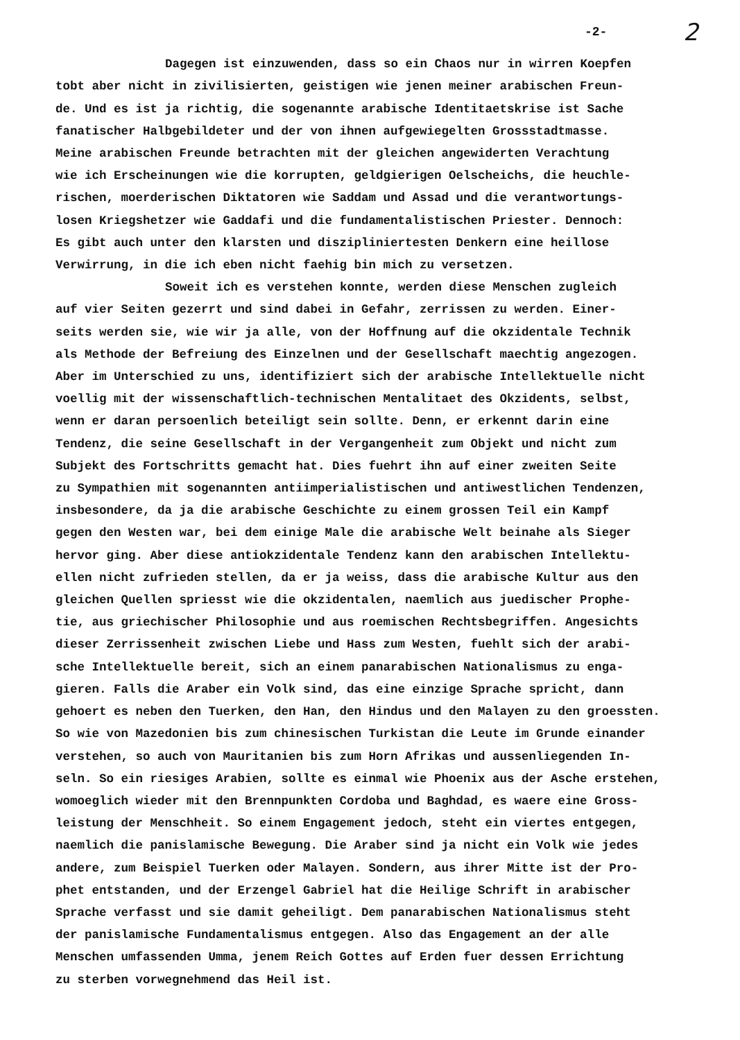-2- 2
Dagegen ist einzuwenden, dass so ein Chaos nur in wirren Koepfen tobt aber nicht in zivilisierten, geistigen wie jenen meiner arabischen Freun- de. Und es ist ja richtig, die sogenannte arabische Identitaetskrise ist Sache fanatischer Halbgebildeter und der von ihnen aufgewiegelten Grossstadtmasse. Meine arabischen Freunde betrachten mit der gleichen angewiderten Verachtung wie ich Erscheinungen wie die korrupten, geldgierigen Oelscheichs, die heuchle- rischen, moerderischen Diktatoren wie Saddam und Assad und die verantwortungs- losen Kriegshetzer wie Gaddafi und die fundamentalistischen Priester. Dennoch: Es gibt auch unter den klarsten und diszipliniertesten Denkern eine heillose Verwirrung, in die ich eben nicht faehig bin mich zu versetzen.
Soweit ich es verstehen konnte, werden diese Menschen zugleich auf vier Seiten gezerrt und sind dabei in Gefahr, zerrissen zu werden. Einer- seits werden sie, wie wir ja alle, von der Hoffnung auf die okzidentale Technik als Methode der Befreiung des Einzelnen und der Gesellschaft maechtig angezogen. Aber im Unterschied zu uns, identifiziert sich der arabische Intellektuelle nicht voellig mit der wissenschaftlich-technischen Mentalitaet des Okzidents, selbst, wenn er daran persoenlich beteiligt sein sollte. Denn, er erkennt darin eine Tendenz, die seine Gesellschaft in der Vergangenheit zum Objekt und nicht zum Subjekt des Fortschritts gemacht hat. Dies fuehrt ihn auf einer zweiten Seite zu Sympathien mit sogenannten antiimperialistischen und antiwestlichen Tendenzen, insbesondere, da ja die arabische Geschichte zu einem grossen Teil ein Kampf gegen den Westen war, bei dem einige Male die arabische Welt beinahe als Sieger hervor ging. Aber diese antiokzidentale Tendenz kann den arabischen Intellektu- ellen nicht zufrieden stellen, da er ja weiss, dass die arabische Kultur aus den gleichen Quellen spriesst wie die okzidentalen, naemlich aus juedischer Prophe- tie, aus griechischer Philosophie und aus roemischen Rechtsbegriffen. Angesichts dieser Zerrissenheit zwischen Liebe und Hass zum Westen, fuehlt sich der arabi- sche Intellektuelle bereit, sich an einem panarabischen Nationalismus zu enga- gieren. Falls die Araber ein Volk sind, das eine einzige Sprache spricht, dann gehoert es neben den Tuerken, den Han, den Hindus und den Malayen zu den groessten. So wie von Mazedonien bis zum chinesischen Turkistan die Leute im Grunde einander verstehen, so auch von Mauritanien bis zum Horn Afrikas und aussenliegenden In- seln. So ein riesiges Arabien, sollte es einmal wie Phoenix aus der Asche erstehen, womoeglich wieder mit den Brennpunkten Cordoba und Baghdad, es waere eine Gross- leistung der Menschheit. So einem Engagement jedoch, steht ein viertes entgegen, naemlich die panislamische Bewegung. Die Araber sind ja nicht ein Volk wie jedes andere, zum Beispiel Tuerken oder Malayen. Sondern, aus ihrer Mitte ist der Pro- phet entstanden, und der Erzengel Gabriel hat die Heilige Schrift in arabischer Sprache verfasst und sie damit geheiligt. Dem panarabischen Nationalismus steht der panislamische Fundamentalismus entgegen. Also das Engagement an der alle Menschen umfassenden Umma, jenem Reich Gottes auf Erden fuer dessen Errichtung zu sterben vorwegnehmend das Heil ist.